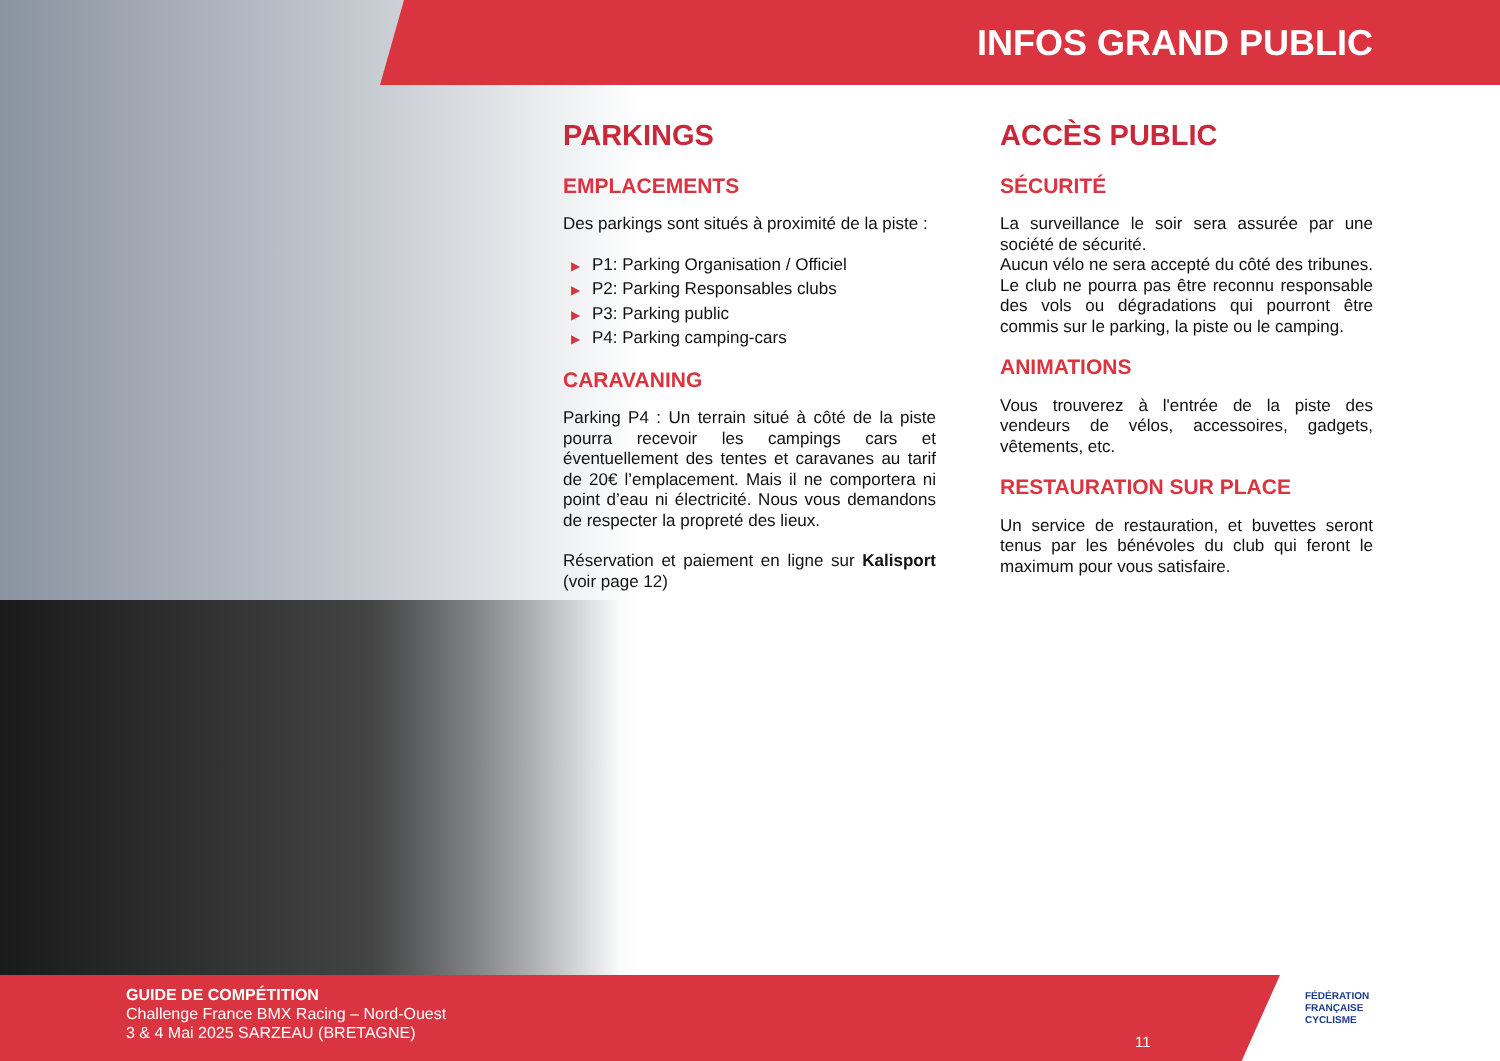INFOS GRAND PUBLIC
PARKINGS
EMPLACEMENTS
Des parkings sont situés à proximité de la piste :
▶ P1: Parking Organisation / Officiel
▶ P2: Parking Responsables clubs
▶ P3: Parking public
▶ P4: Parking camping-cars
CARAVANING
Parking P4 : Un terrain situé à côté de la piste pourra recevoir les campings cars et éventuellement des tentes et caravanes au tarif de 20€ l’emplacement. Mais il ne comportera ni point d’eau ni électricité. Nous vous demandons de respecter la propreté des lieux.
Réservation et paiement en ligne sur Kalisport (voir page 12)
ACCÈS PUBLIC
SÉCURITÉ
La surveillance le soir sera assurée par une société de sécurité.
Aucun vélo ne sera accepté du côté des tribunes. Le club ne pourra pas être reconnu responsable des vols ou dégradations qui pourront être commis sur le parking, la piste ou le camping.
ANIMATIONS
Vous trouverez à l'entrée de la piste des vendeurs de vélos, accessoires, gadgets, vêtements, etc.
RESTAURATION SUR PLACE
Un service de restauration, et buvettes seront tenus par les bénévoles du club qui feront le maximum pour vous satisfaire.
GUIDE DE COMPÉTITION
Challenge France BMX Racing – Nord-Ouest
3 & 4 Mai 2025 SARZEAU (BRETAGNE)
11
FÉDÉRATION
FRANÇAISE
CYCLISME